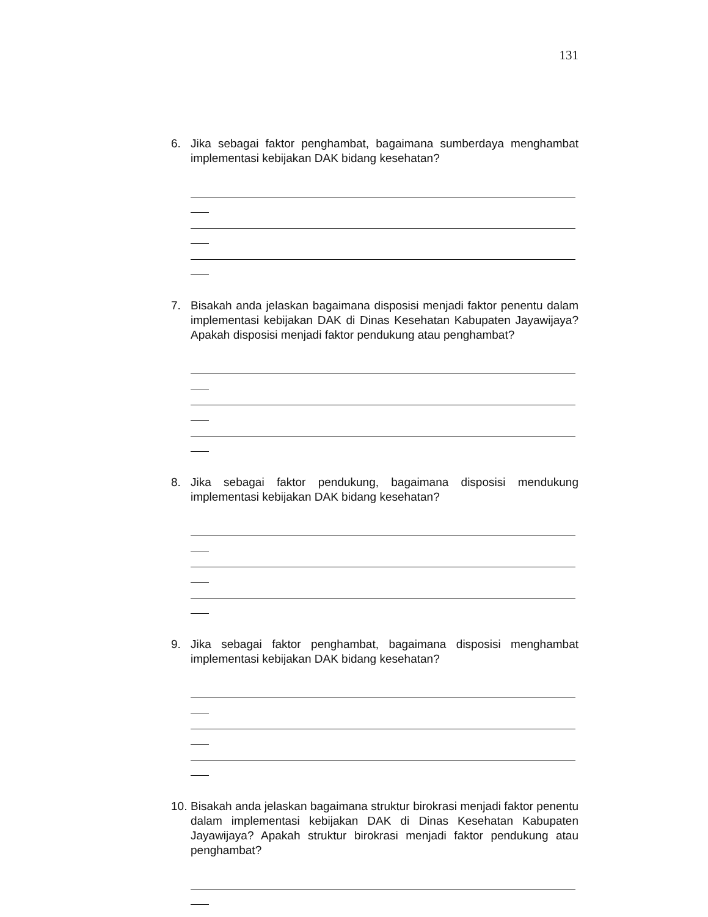131
6. Jika sebagai faktor penghambat, bagaimana sumberdaya menghambat implementasi kebijakan DAK bidang kesehatan?
7. Bisakah anda jelaskan bagaimana disposisi menjadi faktor penentu dalam implementasi kebijakan DAK di Dinas Kesehatan Kabupaten Jayawijaya? Apakah disposisi menjadi faktor pendukung atau penghambat?
8. Jika sebagai faktor pendukung, bagaimana disposisi mendukung implementasi kebijakan DAK bidang kesehatan?
9. Jika sebagai faktor penghambat, bagaimana disposisi menghambat implementasi kebijakan DAK bidang kesehatan?
10. Bisakah anda jelaskan bagaimana struktur birokrasi menjadi faktor penentu dalam implementasi kebijakan DAK di Dinas Kesehatan Kabupaten Jayawijaya? Apakah struktur birokrasi menjadi faktor pendukung atau penghambat?